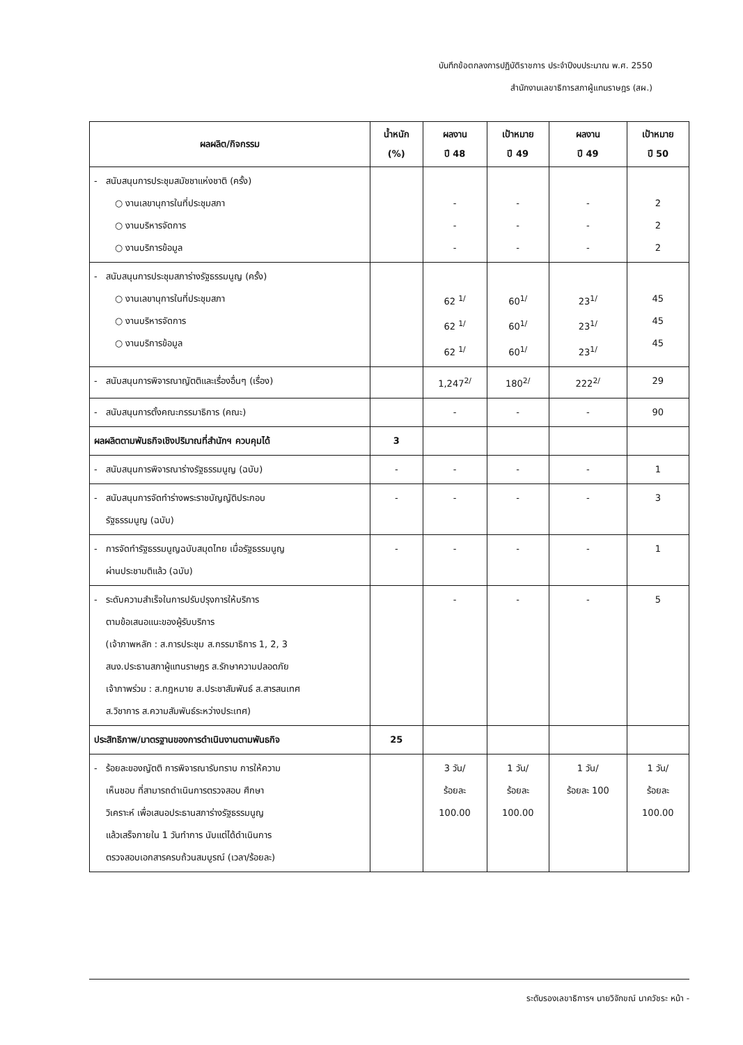บันทึกข้อตกลงการปฏิบัติราชการ ประจำปีงบประมาณ พ.ศ. 2550
สำนักงานเลขาธิการสภาผู้แทนราษฎร (สผ.)
| ผลผลิต/กิจกรรม | น้ำหนัก (%) | ผลงาน ปี 48 | เป้าหมาย ปี 49 | ผลงาน ปี 49 | เป้าหมาย ปี 50 |
| --- | --- | --- | --- | --- | --- |
| - สนับสนุนการประชุมสมัชชาแห่งชาติ (ครั้ง) ○ งานเลขานุการในที่ประชุมสภา ○ งานบริหารจัดการ ○ งานบริการข้อมูล | | - - - | - - - | - - - | 2 2 2 |
| - สนับสนุนการประชุมสภาร่างรัฐธรรมนูญ (ครั้ง) ○ งานเลขานุการในที่ประชุมสภา ○ งานบริหารจัดการ ○ งานบริการข้อมูล | | 62 <sup>1/</sup> 62 <sup>1/</sup> 62 <sup>1/</sup> | 60<sup>1/</sup> 60<sup>1/</sup> 60<sup>1/</sup> | 23<sup>1/</sup> 23<sup>1/</sup> 23<sup>1/</sup> | 45 45 45 |
| - สนับสนุนการพิจารณาญัตติและเรื่องอื่นๆ (เรื่อง) | | 1,247<sup>2/</sup> | 180<sup>2/</sup> | 222<sup>2/</sup> | 29 |
| - สนับสนุนการตั้งคณะกรรมาธิการ (คณะ) | | - | - | - | 90 |
| ผลผลิตตามพันธกิจเชิงปริมาณที่สำนักฯ ควบคุมได้ | 3 | | | | |
| - สนับสนุนการพิจารณาร่างรัฐธรรมนูญ (ฉบับ) | - | - | - | - | 1 |
| - สนับสนุนการจัดทำร่างพระราชบัญญัติประกอบ รัฐธรรมนูญ (ฉบับ) | - | - | - | - | 3 |
| - การจัดทำรัฐธรรมนูญฉบับสมุดไทย เมื่อรัฐธรรมนูญ ผ่านประชามติแล้ว (ฉบับ) | - | - | - | - | 1 |
| - ระดับความสำเร็จในการปรับปรุงการให้บริการ ตามข้อเสนอแนะของผู้รับบริการ (เจ้าภาพหลัก : ส.การประชุม ส.กรรมาธิการ 1, 2, 3 สนง.ประธานสภาผู้แทนราษฎร ส.รักษาความปลอดภัย เจ้าภาพร่วม : ส.กฎหมาย ส.ประชาสัมพันธ์ ส.สารสนเทศ ส.วิชาการ ส.ความสัมพันธ์ระหว่างประเทศ) | | - | - | - | 5 |
| ประสิทธิภาพ/มาตรฐานของการดำเนินงานตามพันธกิจ | 25 | | | | |
| - ร้อยละของญัตติ การพิจารณารับทราบ การให้ความ เห็นชอบ ที่สามารถดำเนินการตรวจสอบ ศึกษา วิเคราะห์ เพื่อเสนอประธานสภาร่างรัฐธรรมนูญ แล้วเสร็จภายใน 1 วันทำการ นับแต่ได้ดำเนินการ ตรวจสอบเอกสารครบถ้วนสมบูรณ์ (เวลา/ร้อยละ) | | 3 วัน/ ร้อยละ 100.00 | 1 วัน/ ร้อยละ 100.00 | 1 วัน/ ร้อยละ 100 | 1 วัน/ ร้อยละ 100.00 |
ระดับรองเลขาธิการฯ นายวิจักขณ์ นาควัชระ หน้า -